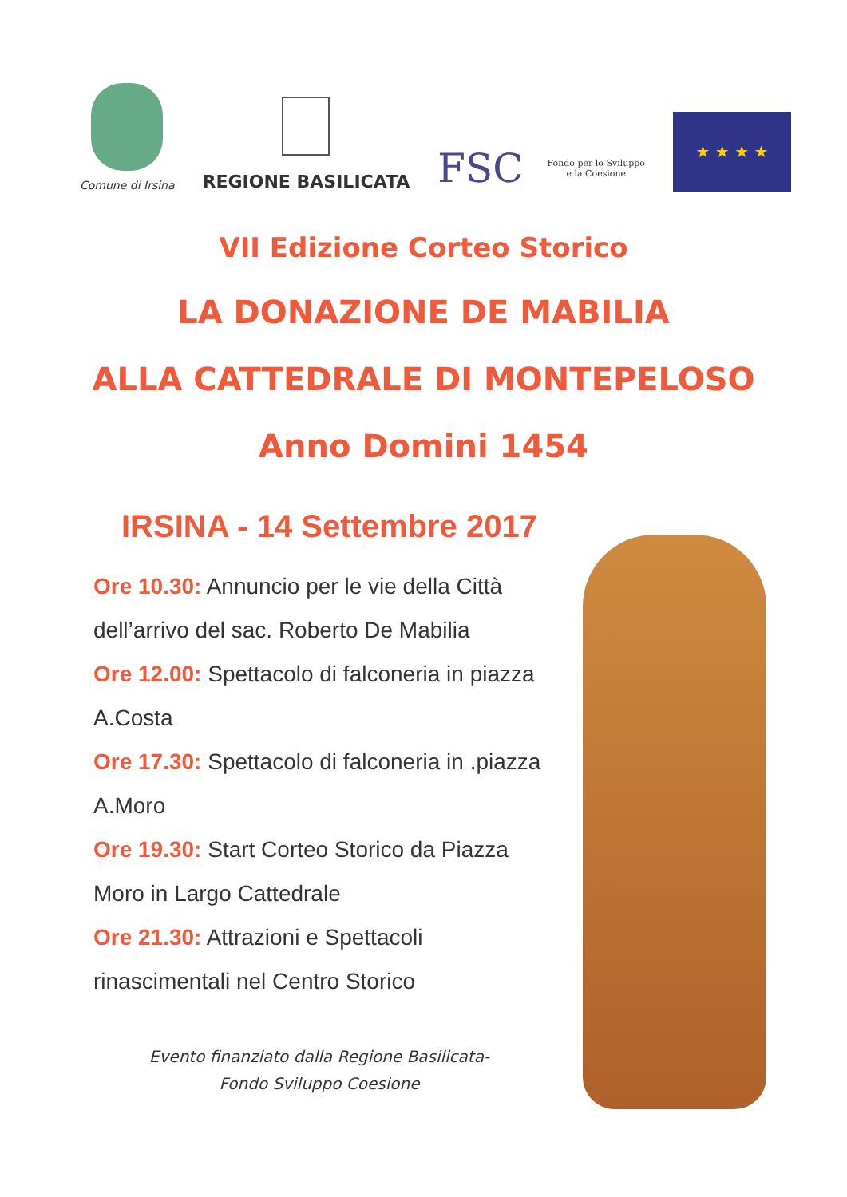Comune di Irsina
REGIONE BASILICATA
FSC Fondo per lo Sviluppo
e la Coesione
★ ★ ★ ★
VII Edizione Corteo Storico
LA DONAZIONE DE MABILIA
ALLA CATTEDRALE DI MONTEPELOSO
Anno Domini 1454
IRSINA - 14 Settembre 2017
Ore 10.30: Annuncio per le vie della Città dell’arrivo del sac. Roberto De Mabilia
Ore 12.00: Spettacolo di falconeria in piazza A.Costa
Ore 17.30: Spettacolo di falconeria in .piazza A.Moro
Ore 19.30: Start Corteo Storico da Piazza Moro in Largo Cattedrale
Ore 21.30: Attrazioni e Spettacoli rinascimentali nel Centro Storico
Evento finanziato dalla Regione Basilicata-
Fondo Sviluppo Coesione